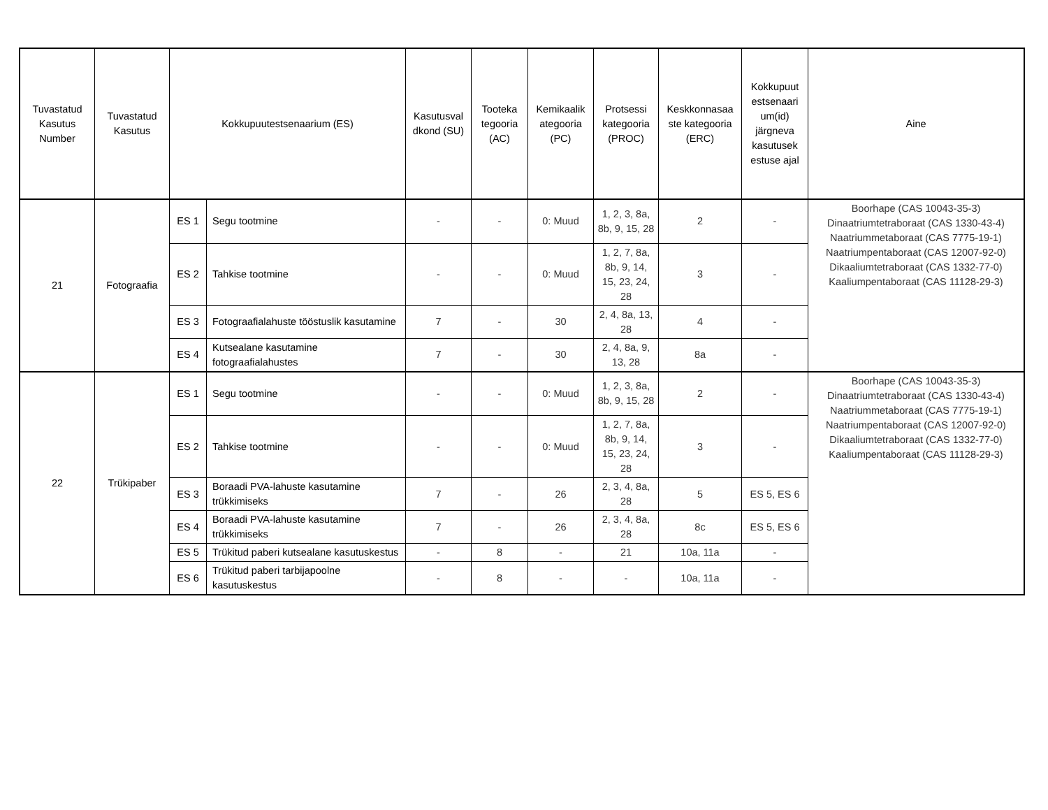| Tuvastatud Kasutus Number | Tuvastatud Kasutus | Kokkupuutestsenaarium (ES) | | Kasutusval dkond (SU) | Tooteka tegooria (AC) | Kemikaalik ategooria (PC) | Protsessi kategooria (PROC) | Keskkonnasaa ste kategooria (ERC) | Kokkupuut estsenaari um(id) järgneva kasutusek estuse ajal | Aine |
| --- | --- | --- | --- | --- | --- | --- | --- | --- | --- | --- |
| 21 | Fotograafia | ES 1 | Segu tootmine | - | - | 0: Muud | 1, 2, 3, 8a, 8b, 9, 15, 28 | 2 | - | Boorhape (CAS 10043-35-3) Dinaatriumtetraboraat (CAS 1330-43-4) Naatriummetaboraat (CAS 7775-19-1) Naatriumpentaboraat (CAS 12007-92-0) Dikaaliumtetraboraat (CAS 1332-77-0) Kaaliumpentaboraat (CAS 11128-29-3) |
| | | ES 2 | Tahkise tootmine | - | - | 0: Muud | 1, 2, 7, 8a, 8b, 9, 14, 15, 23, 24, 28 | 3 | - | |
| | | ES 3 | Fotograafialahuste tööstuslik kasutamine | 7 | - | 30 | 2, 4, 8a, 13, 28 | 4 | - | |
| | | ES 4 | Kutsealane kasutamine fotograafialahustes | 7 | - | 30 | 2, 4, 8a, 9, 13, 28 | 8a | - | |
| 22 | Trükipaber | ES 1 | Segu tootmine | - | - | 0: Muud | 1, 2, 3, 8a, 8b, 9, 15, 28 | 2 | - | Boorhape (CAS 10043-35-3) Dinaatriumtetraboraat (CAS 1330-43-4) Naatriummetaboraat (CAS 7775-19-1) Naatriumpentaboraat (CAS 12007-92-0) Dikaaliumtetraboraat (CAS 1332-77-0) Kaaliumpentaboraat (CAS 11128-29-3) |
| | | ES 2 | Tahkise tootmine | - | - | 0: Muud | 1, 2, 7, 8a, 8b, 9, 14, 15, 23, 24, 28 | 3 | - | |
| | | ES 3 | Boraadi PVA-lahuste kasutamine trükkimiseks | 7 | - | 26 | 2, 3, 4, 8a, 28 | 5 | ES 5, ES 6 | |
| | | ES 4 | Boraadi PVA-lahuste kasutamine trükkimiseks | 7 | - | 26 | 2, 3, 4, 8a, 28 | 8c | ES 5, ES 6 | |
| | | ES 5 | Trükitud paberi kutsealane kasutuskestus | - | 8 | - | 21 | 10a, 11a | - | |
| | | ES 6 | Trükitud paberi tarbijapoolne kasutuskestus | - | 8 | - | - | 10a, 11a | - | |